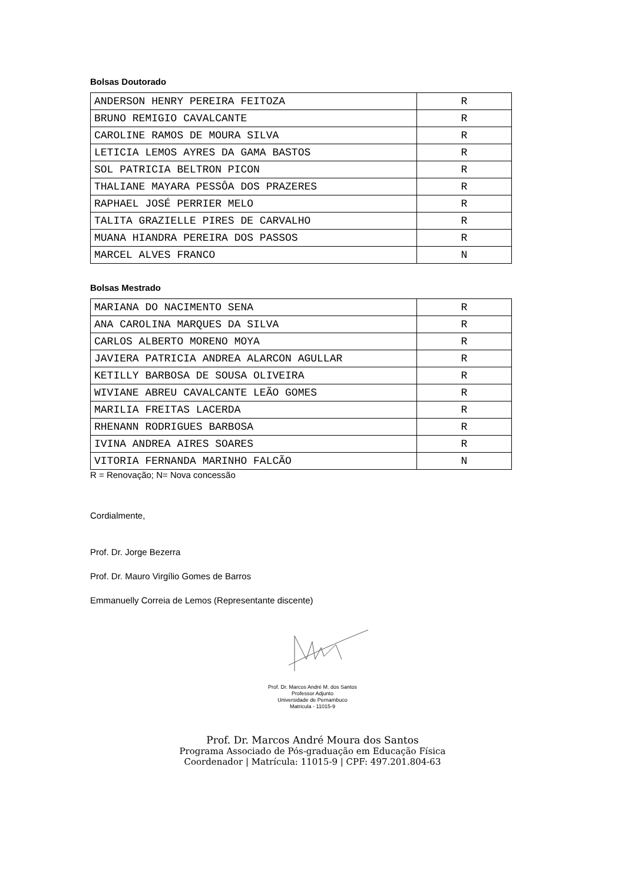Bolsas Doutorado
| ANDERSON HENRY PEREIRA FEITOZA | R |
| BRUNO REMIGIO CAVALCANTE | R |
| CAROLINE RAMOS DE MOURA SILVA | R |
| LETICIA LEMOS AYRES DA GAMA BASTOS | R |
| SOL PATRICIA BELTRON PICON | R |
| THALIANE MAYARA PESSÔA DOS PRAZERES | R |
| RAPHAEL JOSÉ PERRIER MELO | R |
| TALITA GRAZIELLE PIRES DE CARVALHO | R |
| MUANA HIANDRA PEREIRA DOS PASSOS | R |
| MARCEL ALVES FRANCO | N |
Bolsas Mestrado
| MARIANA DO NACIMENTO SENA | R |
| ANA CAROLINA MARQUES DA SILVA | R |
| CARLOS ALBERTO MORENO MOYA | R |
| JAVIERA PATRICIA ANDREA ALARCON AGULLAR | R |
| KETILLY BARBOSA DE SOUSA OLIVEIRA | R |
| WIVIANE ABREU CAVALCANTE LEÃO GOMES | R |
| MARILIA FREITAS LACERDA | R |
| RHENANN RODRIGUES BARBOSA | R |
| IVINA ANDREA AIRES SOARES | R |
| VITORIA FERNANDA MARINHO FALCÃO | N |
R = Renovação; N= Nova concessão
Cordialmente,
Prof. Dr. Jorge Bezerra
Prof. Dr. Mauro Virgílio Gomes de Barros
Emmanuelly Correia de Lemos (Representante discente)
Prof. Dr. Marcos André M. dos Santos
Professor Adjunto
Universidade de Pernambuco
Matricula - 11015-9
Prof. Dr. Marcos André Moura dos Santos
Programa Associado de Pós-graduação em Educação Física
Coordenador | Matrícula: 11015-9 | CPF: 497.201.804-63